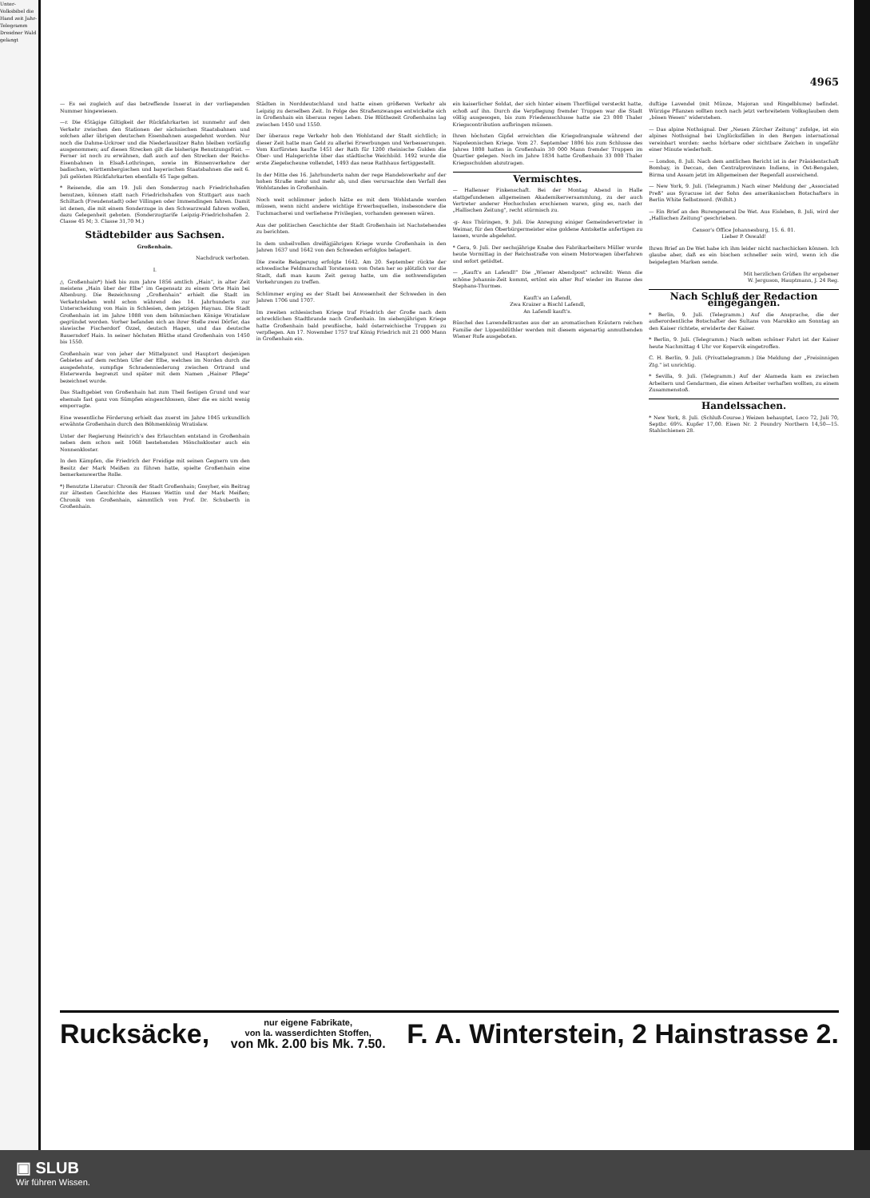Unter- Volksbibel die Hand zeit Jahr- Telegramm Dresdner Wald gelangt
4965
— Es sei zugleich auf das betreffende Inserat in der vorliegenden Nummer hingewiesen.
—r. Die 45tägige Giltigkeit der Rückfahrkarten ist nunmehr auf den Verkehr zwischen den Stationen der sächsischen Staatsbahnen und solchen aller übrigen deutschen Eisenbahnen ausgedehnt worden. Nur noch die Dahme-Uckroer und die Niederlausitzer Bahn bleiben vorläufig ausgenommen; auf diesen Strecken gilt die bisherige Benutzungsfrist. — Ferner ist noch zu erwähnen, daß auch auf den Strecken der Reichs-Eisenbahnen in Elsaß-Lothringen, sowie im Binnenverkehre der badischen, württembergischen und bayerischen Staatsbahnen die seit 6. Juli gelösten Rückfahrkarten ebenfalls 45 Tage gelten.
* Reisende, die am 19. Juli den Sonderzug nach Friedrichshafen benutzen, können statt nach Friedrichshafen von Stuttgart aus nach Schiltach (Freudenstadt) oder Villingen oder Immendingen fahren. Damit ist denen, die mit einem Sonderzuge in den Schwarzwald fahren wollen, dazu Gelegenheit geboten. (Sonderzugtarife Leipzig-Friedrichshafen 2. Classe 45 M; 3. Classe 31,70 M.)
Städtebilder aus Sachsen.
Großenhain.
Nachdruck verboten.
I.
△ Großenhain*) hieß bis zum Jahre 1856 amtlich „Hain", in alter Zeit meistens „Hain über der Elbe" im Gegensatz zu einem Orte Hain bei Altenburg. Die Bezeichnung „Großenhain" erhielt die Stadt im Verkehrsleben wohl schon während des 14. Jahrhunderts zur Unterscheidung von Hain in Schlesien, dem jetzigen Haynau. Die Stadt Großenhain ist im Jahre 1088 von dem böhmischen Könige Wratislaw gegründet worden. Vorher befanden sich an ihrer Stelle zwei Dörfer, das slawische Fischerdorf Ozzel, deutsch Hagen, und das deutsche Bauerndorf Hain. In seiner höchsten Blüthe stand Großenhain von 1450 bis 1550.
Großenhain war von jeher der Mittelpunct und Hauptort desjenigen Gebietes auf dem rechten Ufer der Elbe, welches im Norden durch die ausgedehnte, sumpfige Schradenniederung zwischen Ortrand und Elsterwerda begrenzt und später mit dem Namen „Hainer Pflege" bezeichnet wurde.
Das Stadtgebiet von Großenhain hat zum Theil festigen Grund und war ehemals fast ganz von Sümpfen eingeschlossen, über die es nicht wenig emporragte.
Eine wesentliche Förderung erhielt das zuerst im Jahre 1045 urkundlich erwähnte Großenhain durch den Böhmenkönig Wratislaw.
Unter der Regierung Heinrich's des Erlauchten entstand in Großenhain neben dem schon seit 1068 bestehenden Mönchskloster auch ein Nonnenkloster.
In den Kämpfen, die Friedrich der Freidige mit seinen Gegnern um den Besitz der Mark Meißen zu führen hatte, spielte Großenhain eine bemerkenswerthe Rolle.
*) Benutzte Literatur: Chronik der Stadt Großenhain; Gosyher, ein Beitrag zur ältesten Geschichte des Hauses Wettin und der Mark Meißen; Chronik von Großenhain, sämmtlich von Prof. Dr. Schuberth in Großenhain.
Städten in Norddeutschland und hatte einen größeren Verkehr als Leipzig zu derselben Zeit. In Folge des Straßenzwanges entwickelte sich in Großenhain ein überaus reges Leben. Die Blüthezeit Großenhains lag zwischen 1450 und 1550.
Der überaus rege Verkehr hob den Wohlstand der Stadt sichtlich; in dieser Zeit hatte man Geld zu allerlei Erwerbungen und Verbesserungen. Vom Kurfürsten kaufte 1451 der Rath für 1200 rheinische Gulden die Ober- und Halsgerichte über das städtische Weichbild. 1492 wurde die erste Ziegelscheune vollendet, 1493 das neue Rathhaus fertiggestellt.
In der Mitte des 16. Jahrhunderts nahm der rege Handelsverkehr auf der hohen Straße mehr und mehr ab, und dies verursachte den Verfall des Wohlstandes in Großenhain.
Noch weit schlimmer jedoch hätte es mit dem Wohlstande werden müssen, wenn nicht andere wichtige Erwerbsquellen, insbesondere die Tuchmacherei und verliehene Privilegien, vorhanden gewesen wären.
Aus der politischen Geschichte der Stadt Großenhain ist Nachstehendes zu berichten.
In dem unheilvollen dreißigjährigen Kriege wurde Großenhain in den Jahren 1637 und 1642 von den Schweden erfolglos belagert.
Die zweite Belagerung erfolgte 1642. Am 20. September rückte der schwedische Feldmarschall Torstenson von Osten her so plötzlich vor die Stadt, daß man kaum Zeit genug hatte, um die nothwendigsten Vorkehrungen zu treffen.
Schlimmer erging es der Stadt bei Anwesenheit der Schweden in den Jahren 1706 und 1707.
Im zweiten schlesischen Kriege traf Friedrich der Große nach dem schrecklichen Stadtbrande nach Großenhain. Im siebenjährigen Kriege hatte Großenhain bald preußische, bald österreichische Truppen zu verpflegen. Am 17. November 1757 traf König Friedrich mit 21 000 Mann in Großenhain ein.
ein kaiserlicher Soldat, der sich hinter einem Thorflügel versteckt hatte, schoß auf ihn. Durch die Verpflegung fremder Truppen war die Stadt völlig ausgesogen, bis zum Friedensschlusse hatte sie 23 000 Thaler Kriegscontribution aufbringen müssen.
Ihren höchsten Gipfel erreichten die Kriegsdrangsale während der Napoleonischen Kriege. Vom 27. September 1806 bis zum Schlusse des Jahres 1808 hatten in Großenhain 30 000 Mann fremder Truppen im Quartier gelegen. Noch im Jahre 1834 hatte Großenhain 33 000 Thaler Kriegsschulden abzutragen.
Vermischtes.
— Hallenser Finkenschaft. Bei der Montag Abend in Halle stattgefundenen allgemeinen Akademikerversammlung, zu der auch Vertreter anderer Hochschulen erschienen waren, ging es, nach der „Hallischen Zeitung", recht stürmisch zu.
-g- Aus Thüringen, 9. Juli. Die Anregung einiger Gemeindevertreter in Weimar, für den Oberbürgermeister eine goldene Amtskette anfertigen zu lassen, wurde abgelehnt.
* Gera, 9. Juli. Der sechsjährige Knabe des Fabrikarbeiters Müller wurde heute Vormittag in der Reichsstraße von einem Motorwagen überfahren und sofort getödtet.
— „Kauft's an Lafendl!" Die „Wiener Abendpost" schreibt: Wenn die schöne Johannis-Zeit kommt, ertönt ein alter Ruf wieder im Banne des Stephans-Thurmes.
Kauft's an Lafendl,
Zwa Kraizer a Bischl Lafendl,
An Lafendl kauft's.
Büschel des Lavendelkrautes aus der an aromatischen Kräutern reichen Familie der Lippenblüthler werden mit diesem eigenartig anmuthenden Wiener Rufe ausgeboten.
duftige Lavendel (mit Münze, Majoran und Ringelblume) befindet. Würzige Pflanzen sollten noch nach jetzt verbreitetem Volksglauben dem „bösen Wesen" widerstehen.
— Das alpine Nothsignal. Der „Neuen Zürcher Zeitung" zufolge, ist ein alpines Nothsignal bei Unglücksfällen in den Bergen international vereinbart worden: sechs hörbare oder sichtbare Zeichen in ungefähr einer Minute wiederholt.
— London, 8. Juli. Nach dem amtlichen Bericht ist in der Präsidentschaft Bombay, in Deccan, den Centralprovinzen Indiens, in Ost-Bengalen, Birma und Assam jetzt im Allgemeinen der Regenfall ausreichend.
— New York, 9. Juli. (Telegramm.) Nach einer Meldung der „Associated Preß" aus Syracuse ist der Sohn des amerikanischen Botschafters in Berlin White Selbstmord. (Wdhlt.)
— Ein Brief an den Burengeneral De Wet. Aus Eisleben, 8. Juli, wird der „Hallischen Zeitung" geschrieben.
Censor's Office Johannesburg, 15. 6. 01.
Lieber P. Oswald!
Ihren Brief an De Wet habe ich ihm leider nicht nachschicken können. Ich glaube aber, daß es ein bischen schneller sein wird, wenn ich die beigelegten Marken sende.
Mit herzlichen Grüßen Ihr ergebener
W. Jerguson, Hauptmann, J. 24 Reg.
Nach Schluß der Redaction eingegangen.
* Berlin, 9. Juli. (Telegramm.) Auf die Ansprache, die der außerordentliche Botschafter des Sultans von Marokko am Sonntag an den Kaiser richtete, erwiderte der Kaiser.
* Berlin, 9. Juli. (Telegramm.) Nach selten schöner Fahrt ist der Kaiser heute Nachmittag 4 Uhr vor Kopervik eingetroffen.
C. H. Berlin, 9. Juli. (Privattelegramm.) Die Meldung der „Freisinnigen Ztg." ist unrichtig.
* Sevilla, 9. Juli. (Telegramm.) Auf der Alameda kam es zwischen Arbeitern und Gendarmen, die einen Arbeiter verhaften wollten, zu einem Zusammenstoß.
Handelssachen.
* New York, 8. Juli. (Schluß-Course.) Weizen behauptet, Loco 72, Juli 70, Septbr. 69¾. Kupfer 17,00. Eisen Nr. 2 Foundry Northern 14,50—15. Stahlschienen 28.
Rucksäcke, nur eigene Fabrikate,
von la. wasserdichten Stoffen,
von Mk. 2.00 bis Mk. 7.50. F. A. Winterstein, 2 Hainstrasse 2.
▣ SLUB
Wir führen Wissen.